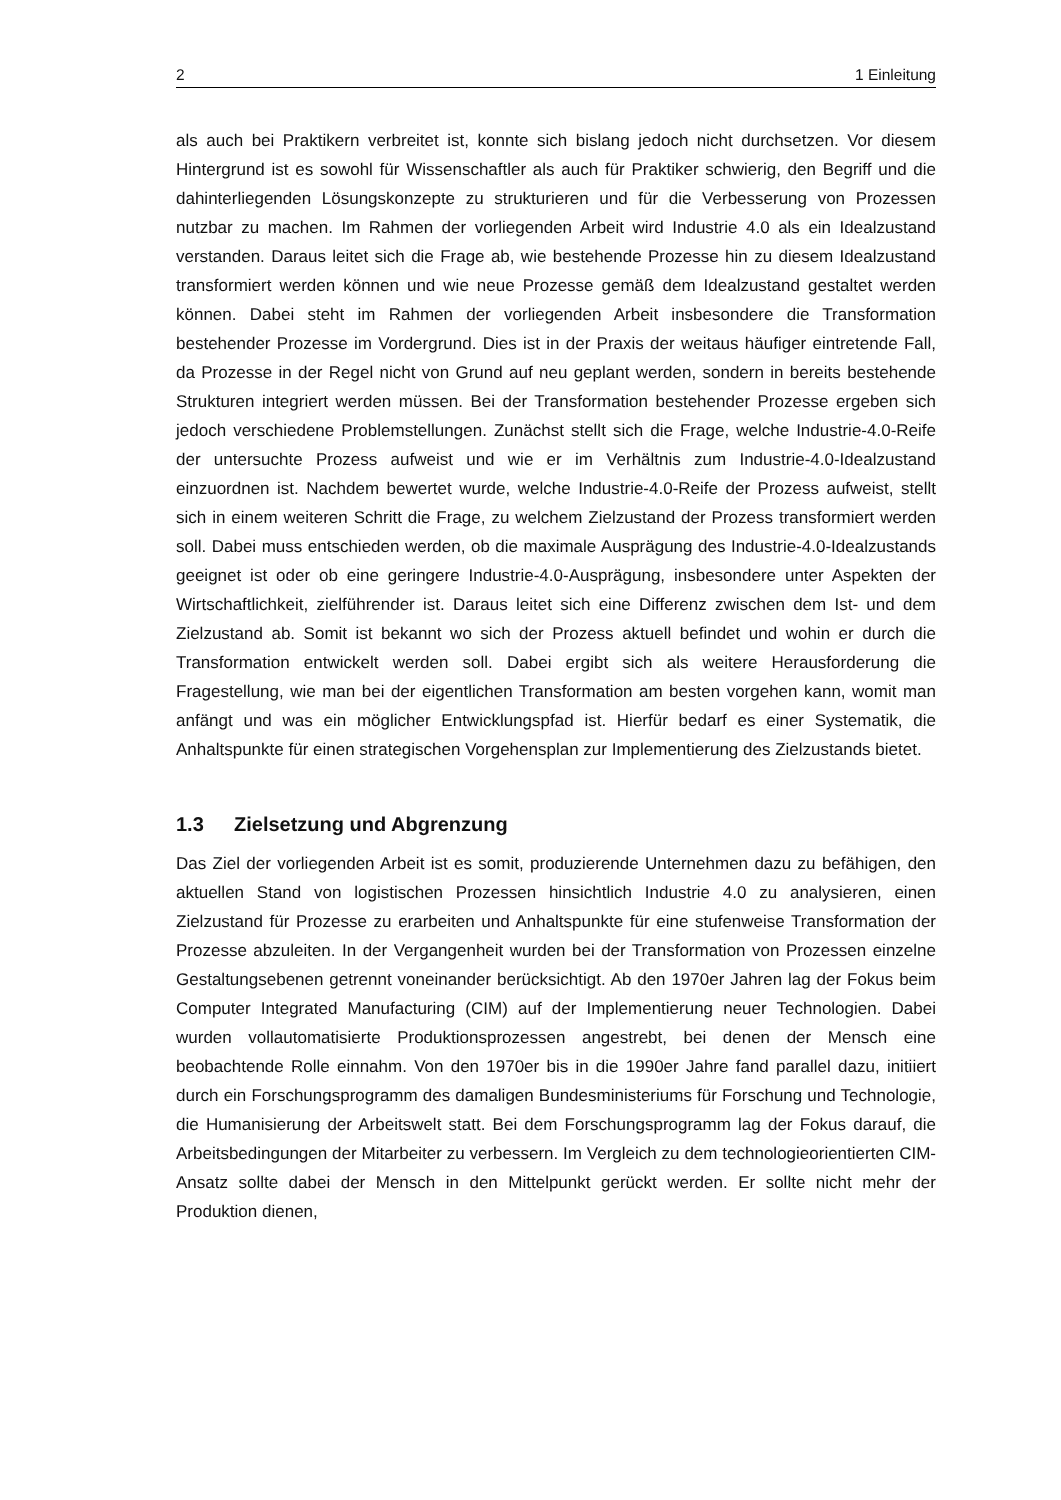2 1 Einleitung
als auch bei Praktikern verbreitet ist, konnte sich bislang jedoch nicht durchsetzen. Vor diesem Hintergrund ist es sowohl für Wissenschaftler als auch für Praktiker schwierig, den Begriff und die dahinterliegenden Lösungskonzepte zu strukturieren und für die Verbesserung von Prozessen nutzbar zu machen. Im Rahmen der vorliegenden Arbeit wird Industrie 4.0 als ein Idealzustand verstanden. Daraus leitet sich die Frage ab, wie bestehende Prozesse hin zu diesem Idealzustand transformiert werden können und wie neue Prozesse gemäß dem Idealzustand gestaltet werden können. Dabei steht im Rahmen der vorliegenden Arbeit insbesondere die Transformation bestehender Prozesse im Vordergrund. Dies ist in der Praxis der weitaus häufiger eintretende Fall, da Prozesse in der Regel nicht von Grund auf neu geplant werden, sondern in bereits bestehende Strukturen integriert werden müssen. Bei der Transformation bestehender Prozesse ergeben sich jedoch verschiedene Problemstellungen. Zunächst stellt sich die Frage, welche Industrie-4.0-Reife der untersuchte Prozess aufweist und wie er im Verhältnis zum Industrie-4.0-Idealzustand einzuordnen ist. Nachdem bewertet wurde, welche Industrie-4.0-Reife der Prozess aufweist, stellt sich in einem weiteren Schritt die Frage, zu welchem Zielzustand der Prozess transformiert werden soll. Dabei muss entschieden werden, ob die maximale Ausprägung des Industrie-4.0-Idealzustands geeignet ist oder ob eine geringere Industrie-4.0-Ausprägung, insbesondere unter Aspekten der Wirtschaftlichkeit, zielführender ist. Daraus leitet sich eine Differenz zwischen dem Ist- und dem Zielzustand ab. Somit ist bekannt wo sich der Prozess aktuell befindet und wohin er durch die Transformation entwickelt werden soll. Dabei ergibt sich als weitere Herausforderung die Fragestellung, wie man bei der eigentlichen Transformation am besten vorgehen kann, womit man anfängt und was ein möglicher Entwicklungspfad ist. Hierfür bedarf es einer Systematik, die Anhaltspunkte für einen strategischen Vorgehensplan zur Implementierung des Zielzustands bietet.
1.3 Zielsetzung und Abgrenzung
Das Ziel der vorliegenden Arbeit ist es somit, produzierende Unternehmen dazu zu befähigen, den aktuellen Stand von logistischen Prozessen hinsichtlich Industrie 4.0 zu analysieren, einen Zielzustand für Prozesse zu erarbeiten und Anhaltspunkte für eine stufenweise Transformation der Prozesse abzuleiten. In der Vergangenheit wurden bei der Transformation von Prozessen einzelne Gestaltungsebenen getrennt voneinander berücksichtigt. Ab den 1970er Jahren lag der Fokus beim Computer Integrated Manufacturing (CIM) auf der Implementierung neuer Technologien. Dabei wurden vollautomatisierte Produktionsprozessen angestrebt, bei denen der Mensch eine beobachtende Rolle einnahm. Von den 1970er bis in die 1990er Jahre fand parallel dazu, initiiert durch ein Forschungsprogramm des damaligen Bundesministeriums für Forschung und Technologie, die Humanisierung der Arbeitswelt statt. Bei dem Forschungsprogramm lag der Fokus darauf, die Arbeitsbedingungen der Mitarbeiter zu verbessern. Im Vergleich zu dem technologieorientierten CIM-Ansatz sollte dabei der Mensch in den Mittelpunkt gerückt werden. Er sollte nicht mehr der Produktion dienen,